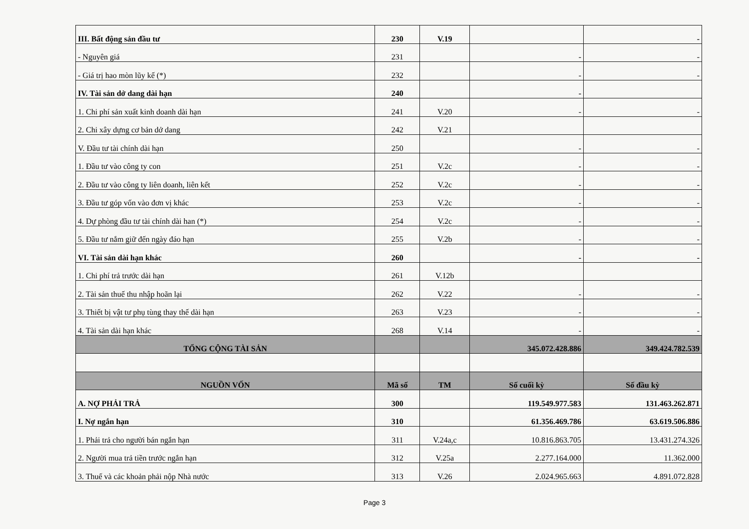| III. Bất động sản đầu tư | 230 | V.19 | | - |
| - Nguyên giá | 231 | | - | - |
| - Giá trị hao mòn lũy kế (*) | 232 | | - | - |
| IV. Tài sản dở dang dài hạn | 240 | | - | |
| 1. Chi phí sản xuất kinh doanh dài hạn | 241 | V.20 | - | - |
| 2. Chi xây dựng cơ bản dở dang | 242 | V.21 | | |
| V. Đầu tư tài chính dài hạn | 250 | | - | - |
| 1. Đầu tư vào công ty con | 251 | V.2c | - | - |
| 2. Đầu tư vào công ty liên doanh, liên kết | 252 | V.2c | - | - |
| 3. Đầu tư góp vốn vào đơn vị khác | 253 | V.2c | - | - |
| 4. Dự phòng đầu tư tài chính dài han (*) | 254 | V.2c | - | - |
| 5. Đầu tư nắm giữ đến ngày đáo hạn | 255 | V.2b | - | - |
| VI. Tài sản dài hạn khác | 260 | | - | - |
| 1. Chi phí trả trước dài hạn | 261 | V.12b | | |
| 2. Tài sản thuế thu nhập hoãn lại | 262 | V.22 | - | - |
| 3. Thiết bị vật tư phụ tùng thay thế dài hạn | 263 | V.23 | - | - |
| 4. Tài sản dài hạn khác | 268 | V.14 | - | - |
| TỔNG CỘNG TÀI SẢN | | | 345.072.428.886 | 349.424.782.539 |
| NGUỒN VỐN | Mã số | TM | Số cuối kỳ | Số đầu kỳ |
| A. NỢ PHẢI TRẢ | 300 | | 119.549.977.583 | 131.463.262.871 |
| I. Nợ ngắn hạn | 310 | | 61.356.469.786 | 63.619.506.886 |
| 1. Phải trả cho người bán ngắn hạn | 311 | V.24a,c | 10.816.863.705 | 13.431.274.326 |
| 2. Người mua trả tiền trước ngắn hạn | 312 | V.25a | 2.277.164.000 | 11.362.000 |
| 3. Thuế và các khoản phải nộp Nhà nước | 313 | V.26 | 2.024.965.663 | 4.891.072.828 |
Page 3